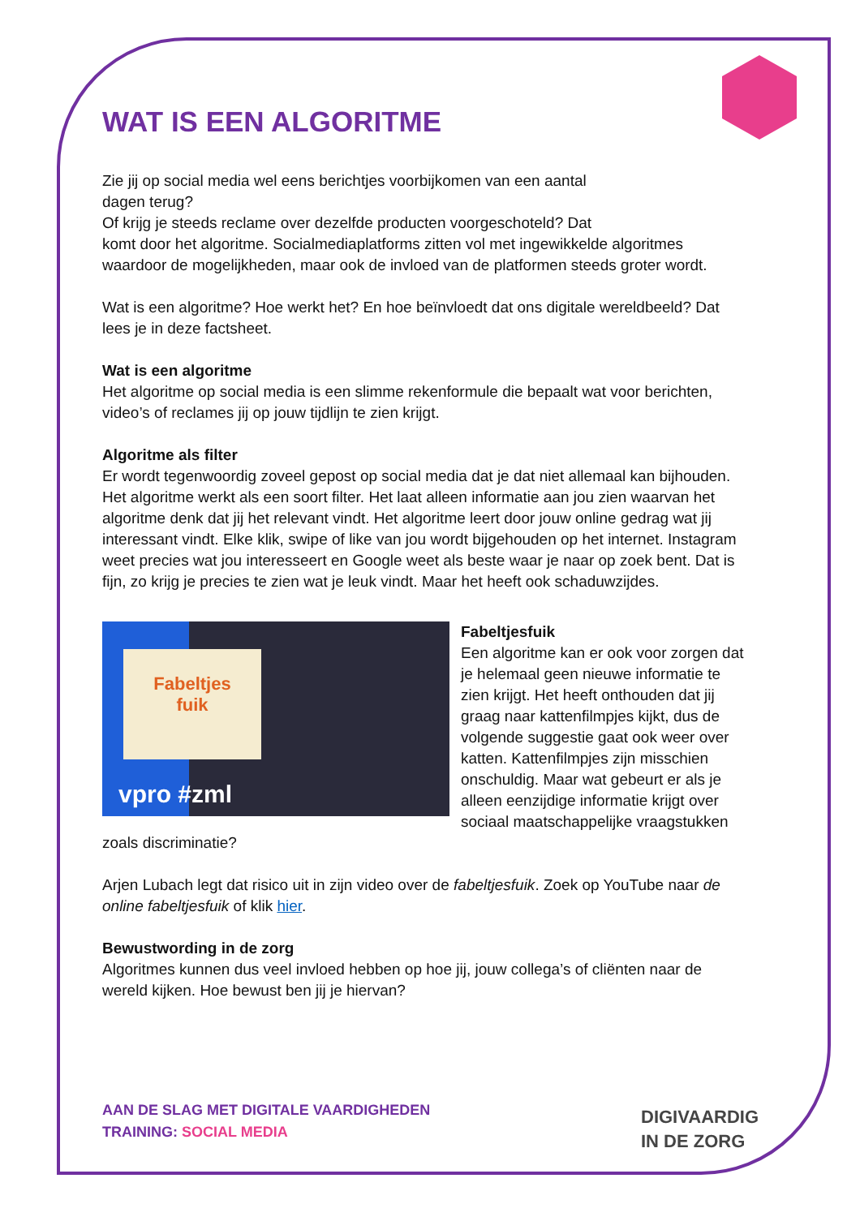WAT IS EEN ALGORITME
Zie jij op social media wel eens berichtjes voorbijkomen van een aantal
dagen terug?
Of krijg je steeds reclame over dezelfde producten voorgeschoteld? Dat
komt door het algoritme. Socialmediaplatforms zitten vol met ingewikkelde algoritmes waardoor de mogelijkheden, maar ook de invloed van de platformen steeds groter wordt.
Wat is een algoritme? Hoe werkt het? En hoe beïnvloedt dat ons digitale wereldbeeld? Dat lees je in deze factsheet.
Wat is een algoritme
Het algoritme op social media is een slimme rekenformule die bepaalt wat voor berichten, video’s of reclames jij op jouw tijdlijn te zien krijgt.
Algoritme als filter
Er wordt tegenwoordig zoveel gepost op social media dat je dat niet allemaal kan bijhouden. Het algoritme werkt als een soort filter. Het laat alleen informatie aan jou zien waarvan het algoritme denk dat jij het relevant vindt. Het algoritme leert door jouw online gedrag wat jij interessant vindt. Elke klik, swipe of like van jou wordt bijgehouden op het internet. Instagram weet precies wat jou interesseert en Google weet als beste waar je naar op zoek bent. Dat is fijn, zo krijg je precies te zien wat je leuk vindt. Maar het heeft ook schaduwzijdes.
Fabeltjes
fuik
vpro #zml
Fabeltjesfuik
Een algoritme kan er ook voor zorgen dat je helemaal geen nieuwe informatie te zien krijgt. Het heeft onthouden dat jij graag naar kattenfilmpjes kijkt, dus de volgende suggestie gaat ook weer over katten. Kattenfilmpjes zijn misschien onschuldig. Maar wat gebeurt er als je alleen eenzijdige informatie krijgt over sociaal maatschappelijke vraagstukken zoals discriminatie?
Arjen Lubach legt dat risico uit in zijn video over de fabeltjesfuik. Zoek op YouTube naar de online fabeltjesfuik of klik hier.
Bewustwording in de zorg
Algoritmes kunnen dus veel invloed hebben op hoe jij, jouw collega’s of cliënten naar de wereld kijken. Hoe bewust ben jij je hiervan?
AAN DE SLAG MET DIGITALE VAARDIGHEDEN
TRAINING: SOCIAL MEDIA
DIGIVAARDIG
IN DE ZORG